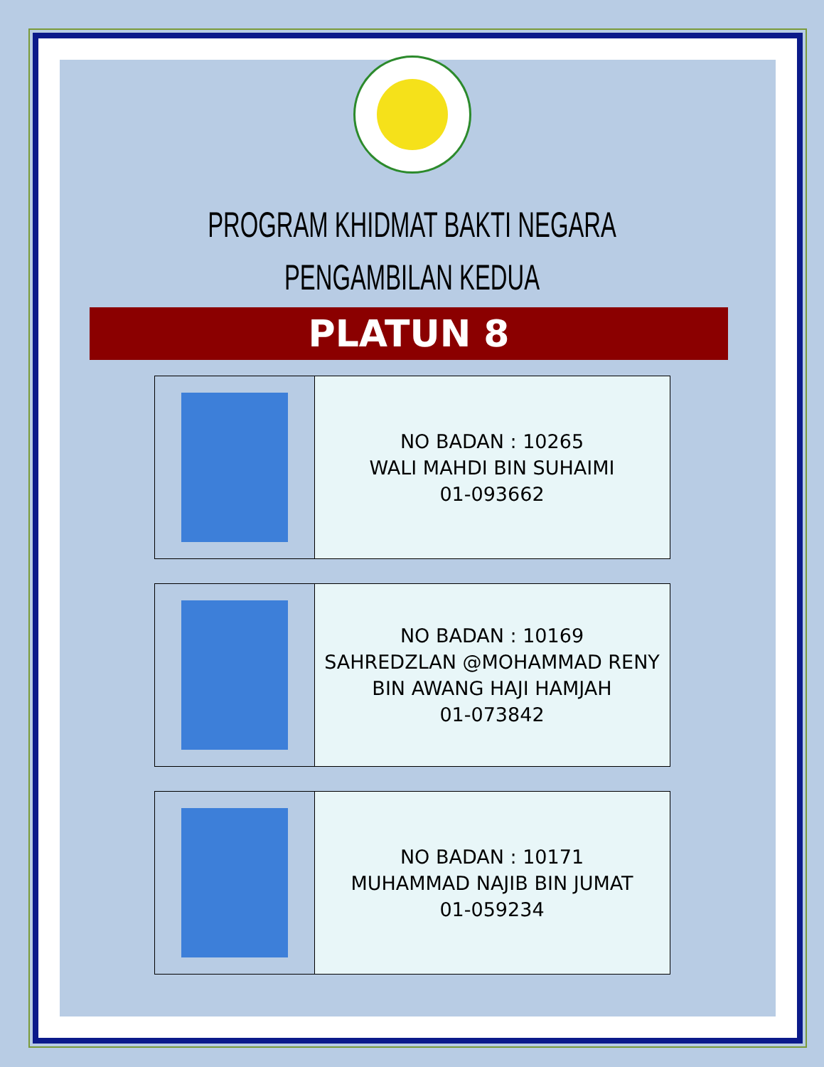PROGRAM KHIDMAT BAKTI NEGARA
PENGAMBILAN KEDUA
PLATUN 8
| | NO BADAN : 10265 WALI MAHDI BIN SUHAIMI 01-093662 |
| | NO BADAN : 10169 SAHREDZLAN @MOHAMMAD RENY BIN AWANG HAJI HAMJAH 01-073842 |
| | NO BADAN : 10171 MUHAMMAD NAJIB BIN JUMAT 01-059234 |